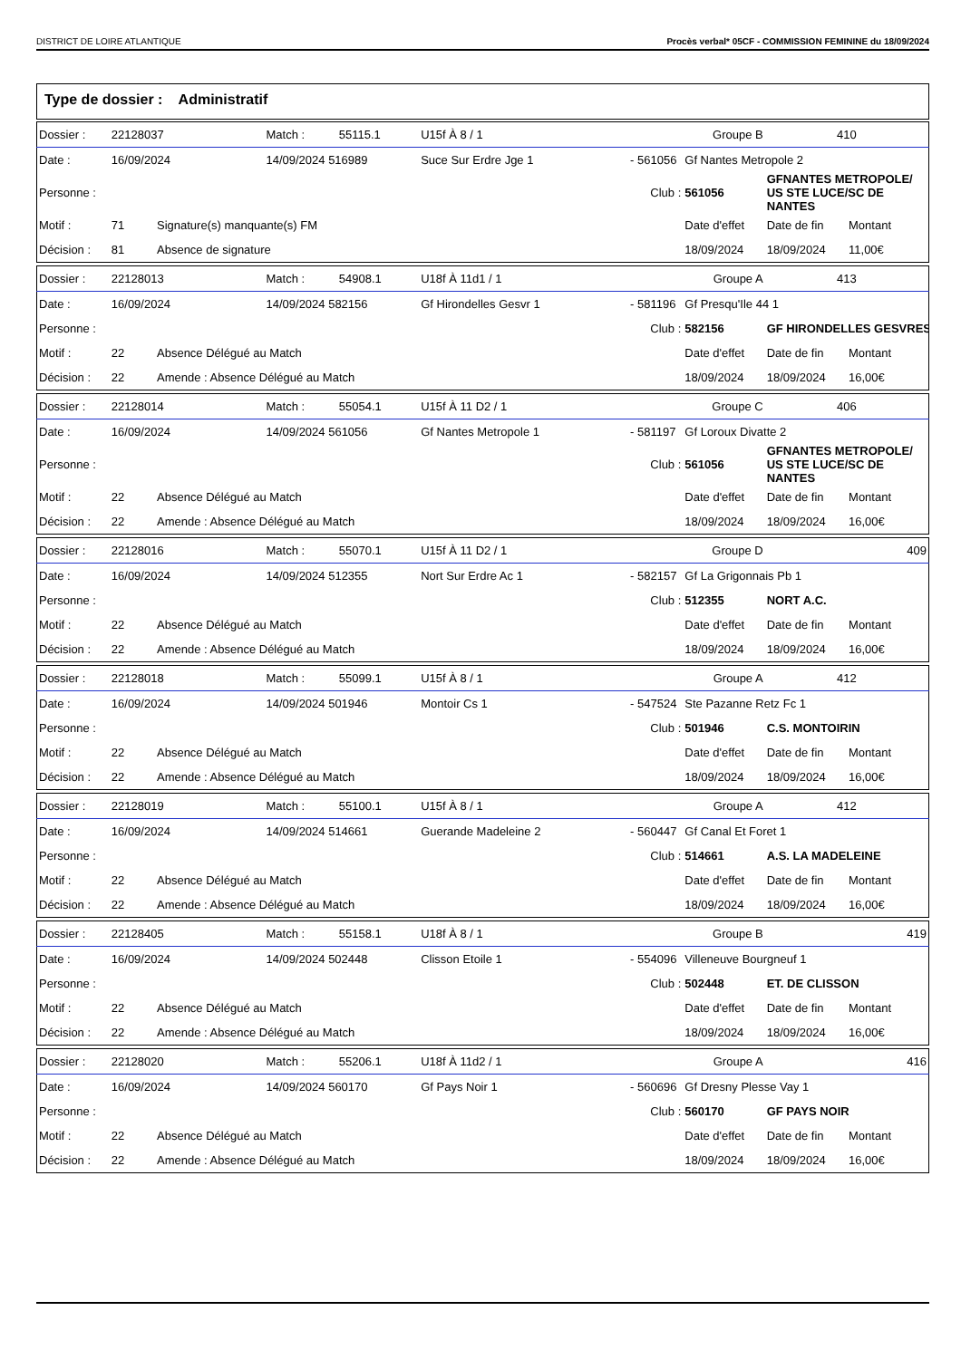DISTRICT DE LOIRE ATLANTIQUE Procès verbal* 05CF - COMMISSION FEMININE du 18/09/2024
Type de dossier : Administratif
| Dossier : | 22128037 | | Match : | 55115.1 | U15f À 8 / 1 | Groupe B | | | 410 | |
| Date : | 16/09/2024 | | 14/09/2024 516989 | | Suce Sur Erdre Jge 1 | | - 561056 | Gf Nantes Metropole 2 | | |
| Personne : | | | | | | | Club : | 561056 | GFNANTES METROPOLE/ US STE LUCE/SC DE NANTES | |
| Motif : | 71 | Signature(s) manquante(s) FM | | | | | | Date d'effet | Date de fin | Montant |
| Décision : | 81 | Absence de signature | | | | | | 18/09/2024 | 18/09/2024 | 11,00€ |
| Dossier : | 22128013 | | Match : | 54908.1 | U18f À 11d1 / 1 | Groupe A | | | 413 | |
| Date : | 16/09/2024 | | 14/09/2024 582156 | | Gf Hirondelles Gesvr 1 | | - 581196 | Gf Presqu'Ile 44 1 | | |
| Personne : | | | | | | | Club : | 582156 | GF HIRONDELLES GESVRES | |
| Motif : | 22 | Absence Délégué au Match | | | | | | Date d'effet | Date de fin | Montant |
| Décision : | 22 | Amende : Absence Délégué au Match | | | | | | 18/09/2024 | 18/09/2024 | 16,00€ |
| Dossier : | 22128014 | | Match : | 55054.1 | U15f À 11 D2 / 1 | Groupe C | | | 406 | |
| Date : | 16/09/2024 | | 14/09/2024 561056 | | Gf Nantes Metropole 1 | | - 581197 | Gf Loroux Divatte 2 | | |
| Personne : | | | | | | | Club : | 561056 | GFNANTES METROPOLE/ US STE LUCE/SC DE NANTES | |
| Motif : | 22 | Absence Délégué au Match | | | | | | Date d'effet | Date de fin | Montant |
| Décision : | 22 | Amende : Absence Délégué au Match | | | | | | 18/09/2024 | 18/09/2024 | 16,00€ |
| Dossier : | 22128016 | | Match : | 55070.1 | U15f À 11 D2 / 1 | Groupe D | | | 409 | |
| Date : | 16/09/2024 | | 14/09/2024 512355 | | Nort Sur Erdre Ac 1 | | - 582157 | Gf La Grigonnais Pb 1 | | |
| Personne : | | | | | | | Club : | 512355 | NORT A.C. | |
| Motif : | 22 | Absence Délégué au Match | | | | | | Date d'effet | Date de fin | Montant |
| Décision : | 22 | Amende : Absence Délégué au Match | | | | | | 18/09/2024 | 18/09/2024 | 16,00€ |
| Dossier : | 22128018 | | Match : | 55099.1 | U15f À 8 / 1 | Groupe A | | | 412 | |
| Date : | 16/09/2024 | | 14/09/2024 501946 | | Montoir Cs 1 | | - 547524 | Ste Pazanne Retz Fc 1 | | |
| Personne : | | | | | | | Club : | 501946 | C.S. MONTOIRIN | |
| Motif : | 22 | Absence Délégué au Match | | | | | | Date d'effet | Date de fin | Montant |
| Décision : | 22 | Amende : Absence Délégué au Match | | | | | | 18/09/2024 | 18/09/2024 | 16,00€ |
| Dossier : | 22128019 | | Match : | 55100.1 | U15f À 8 / 1 | Groupe A | | | 412 | |
| Date : | 16/09/2024 | | 14/09/2024 514661 | | Guerande Madeleine 2 | | - 560447 | Gf Canal Et Foret 1 | | |
| Personne : | | | | | | | Club : | 514661 | A.S. LA MADELEINE | |
| Motif : | 22 | Absence Délégué au Match | | | | | | Date d'effet | Date de fin | Montant |
| Décision : | 22 | Amende : Absence Délégué au Match | | | | | | 18/09/2024 | 18/09/2024 | 16,00€ |
| Dossier : | 22128405 | | Match : | 55158.1 | U18f À 8 / 1 | Groupe B | | | 419 | |
| Date : | 16/09/2024 | | 14/09/2024 502448 | | Clisson Etoile 1 | | - 554096 | Villeneuve Bourgneuf 1 | | |
| Personne : | | | | | | | Club : | 502448 | ET. DE CLISSON | |
| Motif : | 22 | Absence Délégué au Match | | | | | | Date d'effet | Date de fin | Montant |
| Décision : | 22 | Amende : Absence Délégué au Match | | | | | | 18/09/2024 | 18/09/2024 | 16,00€ |
| Dossier : | 22128020 | | Match : | 55206.1 | U18f À 11d2 / 1 | Groupe A | | | 416 | |
| Date : | 16/09/2024 | | 14/09/2024 560170 | | Gf Pays Noir 1 | | - 560696 | Gf Dresny Plesse Vay 1 | | |
| Personne : | | | | | | | Club : | 560170 | GF PAYS NOIR | |
| Motif : | 22 | Absence Délégué au Match | | | | | | Date d'effet | Date de fin | Montant |
| Décision : | 22 | Amende : Absence Délégué au Match | | | | | | 18/09/2024 | 18/09/2024 | 16,00€ |